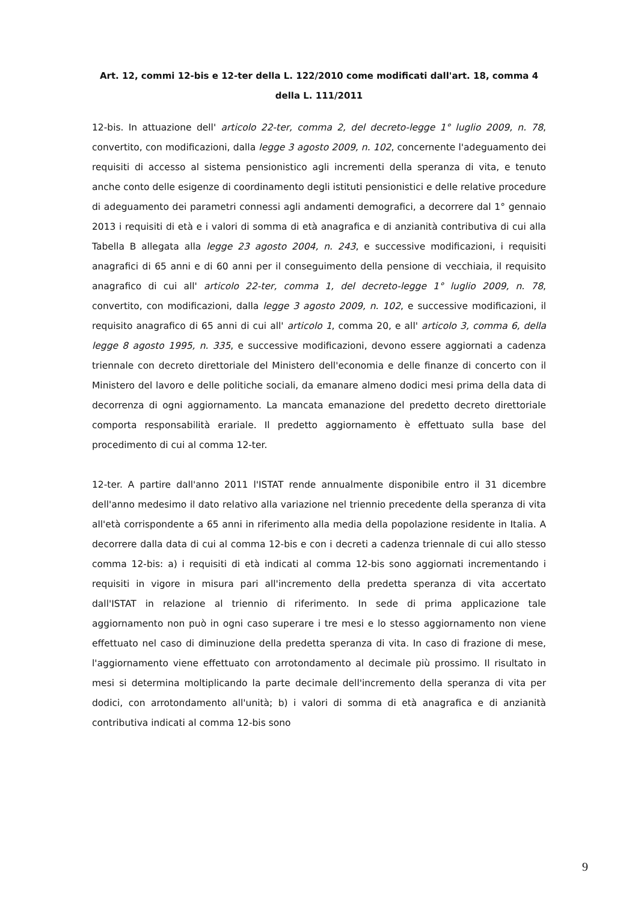Art. 12, commi 12-bis e 12-ter della L. 122/2010 come modificati dall'art. 18, comma 4 della L. 111/2011
12-bis. In attuazione dell' articolo 22-ter, comma 2, del decreto-legge 1° luglio 2009, n. 78, convertito, con modificazioni, dalla legge 3 agosto 2009, n. 102, concernente l'adeguamento dei requisiti di accesso al sistema pensionistico agli incrementi della speranza di vita, e tenuto anche conto delle esigenze di coordinamento degli istituti pensionistici e delle relative procedure di adeguamento dei parametri connessi agli andamenti demografici, a decorrere dal 1° gennaio 2013 i requisiti di età e i valori di somma di età anagrafica e di anzianità contributiva di cui alla Tabella B allegata alla legge 23 agosto 2004, n. 243, e successive modificazioni, i requisiti anagrafici di 65 anni e di 60 anni per il conseguimento della pensione di vecchiaia, il requisito anagrafico di cui all' articolo 22-ter, comma 1, del decreto-legge 1° luglio 2009, n. 78, convertito, con modificazioni, dalla legge 3 agosto 2009, n. 102, e successive modificazioni, il requisito anagrafico di 65 anni di cui all' articolo 1, comma 20, e all' articolo 3, comma 6, della legge 8 agosto 1995, n. 335, e successive modificazioni, devono essere aggiornati a cadenza triennale con decreto direttoriale del Ministero dell'economia e delle finanze di concerto con il Ministero del lavoro e delle politiche sociali, da emanare almeno dodici mesi prima della data di decorrenza di ogni aggiornamento. La mancata emanazione del predetto decreto direttoriale comporta responsabilità erariale. Il predetto aggiornamento è effettuato sulla base del procedimento di cui al comma 12-ter.
12-ter. A partire dall'anno 2011 l'ISTAT rende annualmente disponibile entro il 31 dicembre dell'anno medesimo il dato relativo alla variazione nel triennio precedente della speranza di vita all'età corrispondente a 65 anni in riferimento alla media della popolazione residente in Italia. A decorrere dalla data di cui al comma 12-bis e con i decreti a cadenza triennale di cui allo stesso comma 12-bis: a) i requisiti di età indicati al comma 12-bis sono aggiornati incrementando i requisiti in vigore in misura pari all'incremento della predetta speranza di vita accertato dall'ISTAT in relazione al triennio di riferimento. In sede di prima applicazione tale aggiornamento non può in ogni caso superare i tre mesi e lo stesso aggiornamento non viene effettuato nel caso di diminuzione della predetta speranza di vita. In caso di frazione di mese, l'aggiornamento viene effettuato con arrotondamento al decimale più prossimo. Il risultato in mesi si determina moltiplicando la parte decimale dell'incremento della speranza di vita per dodici, con arrotondamento all'unità; b) i valori di somma di età anagrafica e di anzianità contributiva indicati al comma 12-bis sono
9